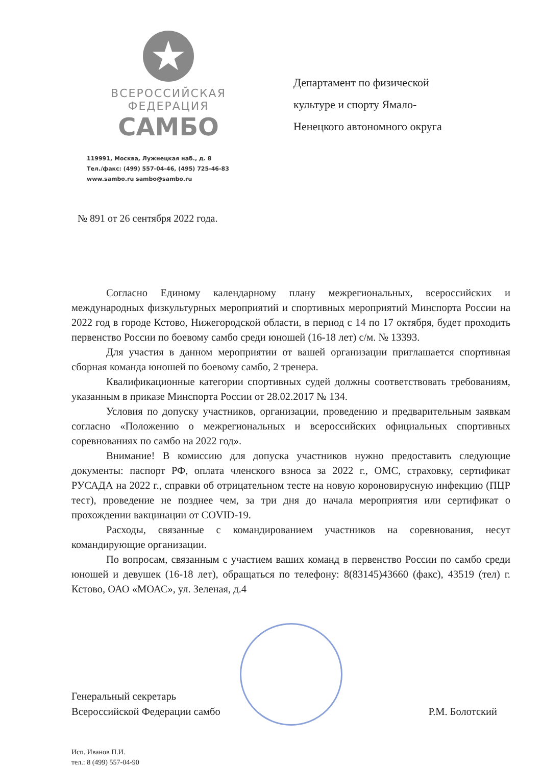★
ВСЕРОССИЙСКАЯ
ФЕДЕРАЦИЯ
САМБО
119991, Москва, Лужнецкая наб., д. 8
Тел./факс: (499) 557-04-46, (495) 725-46-83
www.sambo.ru sambo@sambo.ru
Департамент по физической культуре и спорту Ямало-Ненецкого автономного округа
№ 891 от 26 сентября 2022 года.
Согласно Единому календарному плану межрегиональных, всероссийских и международных физкультурных мероприятий и спортивных мероприятий Минспорта России на 2022 год в городе Кстово, Нижегородской области, в период с 14 по 17 октября, будет проходить первенство России по боевому самбо среди юношей (16-18 лет) с/м. № 13393.
Для участия в данном мероприятии от вашей организации приглашается спортивная сборная команда юношей по боевому самбо, 2 тренера.
Квалификационные категории спортивных судей должны соответствовать требованиям, указанным в приказе Минспорта России от 28.02.2017 № 134.
Условия по допуску участников, организации, проведению и предварительным заявкам согласно «Положению о межрегиональных и всероссийских официальных спортивных соревнованиях по самбо на 2022 год».
Внимание! В комиссию для допуска участников нужно предоставить следующие документы: паспорт РФ, оплата членского взноса за 2022 г., ОМС, страховку, сертификат РУСАДА на 2022 г., справки об отрицательном тесте на новую короновирусную инфекцию (ПЦР тест), проведение не позднее чем, за три дня до начала мероприятия или сертификат о прохождении вакцинации от COVID-19.
Расходы, связанные с командированием участников на соревнования, несут командирующие организации.
По вопросам, связанным с участием ваших команд в первенство России по самбо среди юношей и девушек (16-18 лет), обращаться по телефону: 8(83145)43660 (факс), 43519 (тел) г. Кстово, ОАО «МОАС», ул. Зеленая, д.4
Генеральный секретарь
Всероссийской Федерации самбо
Р.М. Болотский
Исп. Иванов П.И.
тел.: 8 (499) 557-04-90